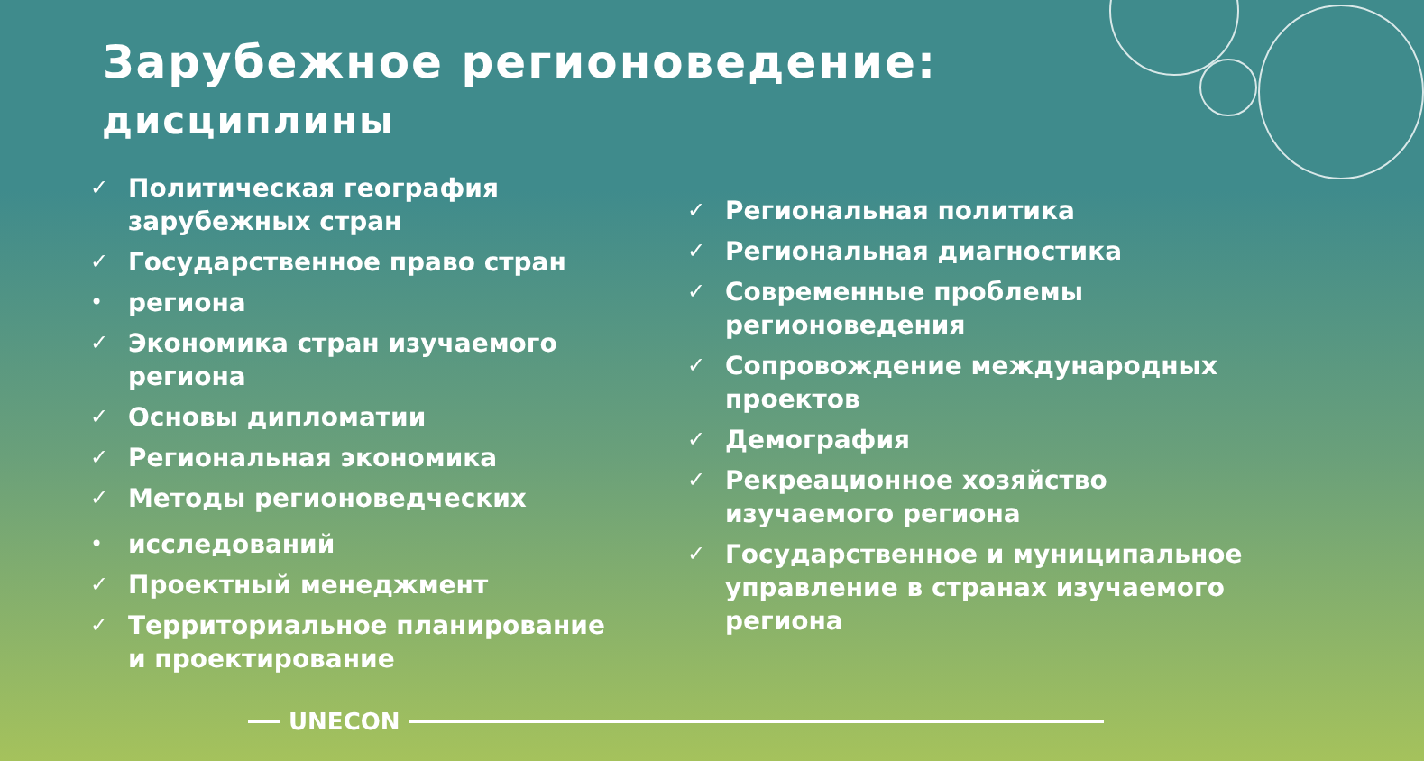Зарубежное регионоведение:
дисциплины
✓ Политическая география зарубежных стран
✓ Государственное право стран
• региона
✓ Экономика стран изучаемого региона
✓ Основы дипломатии
✓ Региональная экономика
✓ Методы регионоведческих
• исследований
✓ Проектный менеджмент
✓ Территориальное планирование и проектирование
✓ Региональная политика
✓ Региональная диагностика
✓ Современные проблемы регионоведения
✓ Сопровождение международных проектов
✓ Демография
✓ Рекреационное хозяйство изучаемого региона
✓ Государственное и муниципальное управление в странах изучаемого региона
UNECON